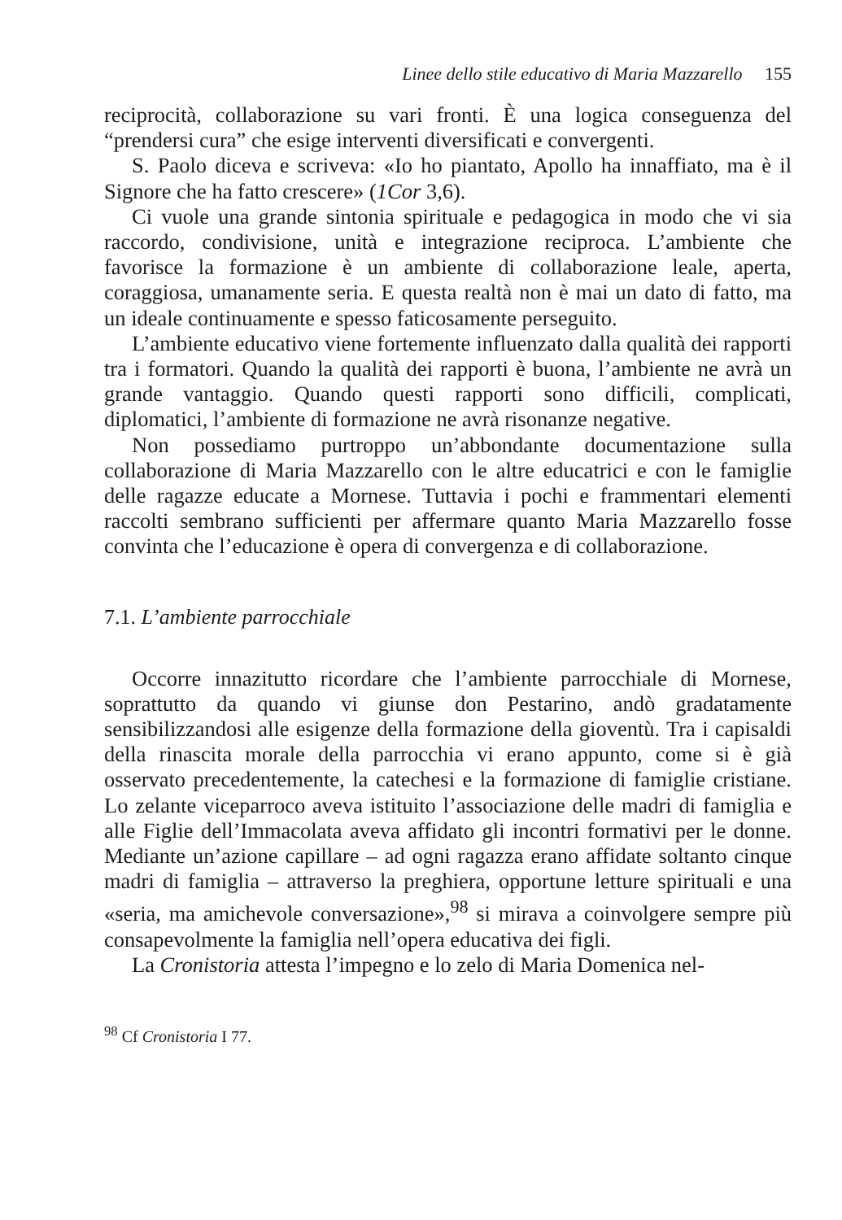Linee dello stile educativo di Maria Mazzarello 155
reciprocità, collaborazione su vari fronti. È una logica conseguenza del “prendersi cura” che esige interventi diversificati e convergenti.
S. Paolo diceva e scriveva: «Io ho piantato, Apollo ha innaffiato, ma è il Signore che ha fatto crescere» (1Cor 3,6).
Ci vuole una grande sintonia spirituale e pedagogica in modo che vi sia raccordo, condivisione, unità e integrazione reciproca. L’ambiente che favorisce la formazione è un ambiente di collaborazione leale, aperta, coraggiosa, umanamente seria. E questa realtà non è mai un dato di fatto, ma un ideale continuamente e spesso faticosamente perseguito.
L’ambiente educativo viene fortemente influenzato dalla qualità dei rapporti tra i formatori. Quando la qualità dei rapporti è buona, l’ambiente ne avrà un grande vantaggio. Quando questi rapporti sono difficili, complicati, diplomatici, l’ambiente di formazione ne avrà risonanze negative.
Non possediamo purtroppo un’abbondante documentazione sulla collaborazione di Maria Mazzarello con le altre educatrici e con le famiglie delle ragazze educate a Mornese. Tuttavia i pochi e frammentari elementi raccolti sembrano sufficienti per affermare quanto Maria Mazzarello fosse convinta che l’educazione è opera di convergenza e di collaborazione.
7.1. L’ambiente parrocchiale
Occorre innazitutto ricordare che l’ambiente parrocchiale di Mornese, soprattutto da quando vi giunse don Pestarino, andò gradatamente sensibilizzandosi alle esigenze della formazione della gioventù. Tra i capisaldi della rinascita morale della parrocchia vi erano appunto, come si è già osservato precedentemente, la catechesi e la formazione di famiglie cristiane. Lo zelante viceparroco aveva istituito l’associazione delle madri di famiglia e alle Figlie dell’Immacolata aveva affidato gli incontri formativi per le donne. Mediante un’azione capillare – ad ogni ragazza erano affidate soltanto cinque madri di famiglia – attraverso la preghiera, opportune letture spirituali e una «seria, ma amichevole conversazione»,<sup>98</sup> si mirava a coinvolgere sempre più consapevolmente la famiglia nell’opera educativa dei figli.
La Cronistoria attesta l’impegno e lo zelo di Maria Domenica nel-
<sup>98</sup> Cf Cronistoria I 77.